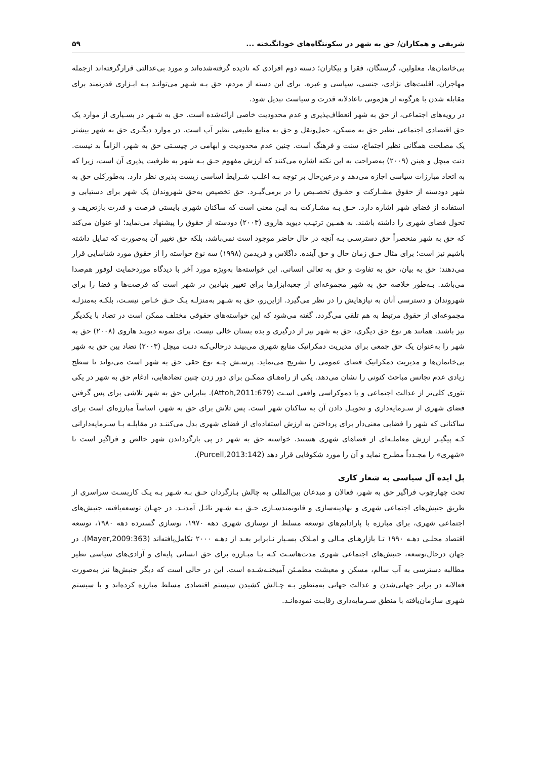شریفی و همکاران/ حق به شهر در سکونتگاه‌های خودانگیخته ... ۵۹
بی‌خانمان‌ها، معلولین، گرسنگان، فقرا و بیکاران؛ دسته دوم افرادی که نادیده گرفته‌شده‌اند و مورد بی‌عدالتی قرارگرفته‌اند ازجمله مهاجران، اقلیت‌های نژادی، جنسی، سیاسی و غیره. برای این دسته از مردم، حق بـه شـهر می‌توانـد بـه ابـزاری قدرتمند برای مقابله شدن با هرگونه از هژمونی ناعادلانه قدرت و سیاست تبدیل شود.
در رویه‌های اجتماعی، از حق به شهر انعطاف‌پذیری و عدم محدودیت خاصی ارائه‌شده است. حق به شـهر در بسـیاری از موارد یک حق اقتصادی اجتماعی نظیر حق به مسکن، حمل‌ونقل و حق به منابع طبیعی نظیر آب است. در موارد دیگـری حق به شهر بیشتر یک مصلحت همگانی نظیر اجتماع، سنت و فرهنگ است. چنین عدم محدودیت و ابهامی در چیسـتی حق به شهر، الزاماً بد نیست. دنت میچل و هینن (۲۰۰۹) به‌صراحت به این نکته اشاره می‌کنند که ارزش مفهوم حـق بـه شهر به ظرفیت پذیری آن است، زیرا که به اتحاد مبارزات سیاسی اجازه می‌دهد و درعین‌حال بر توجه بـه اغلـب شـرایط اساسی زیست پذیری نظر دارد. به‌طورکلی حق به شهر دودسته از حقوق مشـارکت و حقـوق تخصـیص را در برمی‌گیـرد. حق تخصیص به‌حق شهروندان یک شهر برای دستیابی و استفاده از فضای شهر اشاره دارد. حـق بـه مشـارکت بـه ایـن معنی است که ساکنان شهری بایستی فرصت و قدرت بازتعریف و تحول فضای شهری را داشته باشند. به همـین ترتیـب دیوید هاروی (۲۰۰۳) دودسته از حقوق را پیشنهاد می‌نماید؛ او عنوان می‌کند که حق به شهر منحصراً حق دسترسـی بـه آنچه در حال حاضر موجود است نمی‌باشد، بلکه حق تغییر آن به‌صورت که تمایل داشته باشیم نیز است؛ برای مثال حـق زمان حال و حق آینده. داگلاس و فریدمن (۱۹۹۸) سه نوع خواسته را از حقوق مورد شناسایی قرار می‌دهند: حق به بیان، حق به تفاوت و حق به تعالی انسانی. این خواسته‌ها به‌ویژه مورد آخر با دیدگاه موردحمایت لوفور هم‌صدا می‌باشد. بـه‌طور خلاصه حق به شهر مجموعه‌ای از جعبه‌ابزارها برای تغییر بنیادین در شهر است که فرصت‌ها و فضا را برای شهروندان و دسترسی آنان به نیازهایش را در نظر می‌گیرد. ازاین‌رو، حق به شـهر به‌منزلـه یـک حـق خـاص نیسـت، بلکـه به‌منزلـه مجموعه‌ای از حقوق مرتبط به هم تلقی می‌گردد. گفته می‌شود که این خواسته‌های حقوقی مختلف ممکن است در تضاد با یکدیگر نیز باشند. همانند هر نوع حق دیگری، حق به شهر نیز از درگیری و بده بستان خالی نیست. برای نمونه دیویـد هاروی (۲۰۰۸) حق به شهر را به‌عنوان یک حق جمعی برای مدیریت دمکراتیک منابع شهری می‌بینـد درحالی‌کـه دنـت میچل (۲۰۰۳) تضاد بین حق به شهر بی‌خانمان‌ها و مدیریت دمکراتیک فضای عمومی را تشریح می‌نماید. پرسـش چـه نوع حقی حق به شهر است می‌تواند تا سطح زیادی عدم تجانس مباحث کنونی را نشان می‌دهد. یکی از راه‌هـای ممکـن برای دور زدن چنین تضادهایی، ادغام حق به شهر در یکی تئوری کلی‌تر از عدالت اجتماعی و یا دموکراسی واقعی اسـت (Attoh,2011:679). بنابراین حق به شهر تلاشی برای پس گرفتن فضای شهری از سـرمایه‌داری و تحویـل دادن آن به ساکنان شهر است. پس تلاش برای حق به شهر، اساساً مبارزه‌ای است برای ساکنانی که شهر را فضایی معنی‌دار برای پرداختن به ارزش استفاده‌ای از فضای شهری بدل می‌کننـد در مقابلـه بـا سـرمایه‌دارانی کـه پیگیـر ارزش معاملـه‌ای از فضاهای شهری هستند. خواسته حق به شهر در پی بازگرداندن شهر خالص و فراگیر است تا «شهری» را مجـدداً مطـرح نماید و آن را مورد شکوفایی قرار دهد (Purcell,2013:142).
پل ایده آل سیاسی به شعار کاری
تحت چهارچوب فراگیر حق به شهر، فعالان و مبدعان بین‌المللی به چالش بـازگردان حـق بـه شـهر بـه یـک کاربسـت سراسری از طریق جنبش‌های اجتماعی شهری و نهادینه‌سازی و قانونمندسـازی حـق بـه شـهر نائـل آمدنـد. در جهـان توسعه‌یافته، جنبش‌های اجتماعی شهری، برای مبارزه با پارادایم‌های توسعه مسلط از نوسازی شهری دهه ۱۹۷۰، نوسازی گسترده دهه ۱۹۸۰، توسعه اقتصاد محلـی دهـه ۱۹۹۰ تـا بازارهـای مـالی و امـلاک بسـیار نـابرابر بعـد از دهـه ۲۰۰۰ تکامل‌یافته‌اند (Mayer,2009:363). در جهان درحال‌توسعه، جنبش‌های اجتماعی شهری مدت‌هاسـت کـه بـا مبـارزه برای حق انسانی پایه‌ای و آزادی‌های سیاسی نظیر مطالبه دسترسی به آب سالم، مسکن و معیشت مطمـئن آمیختـه‌شـده است. این در حالی است که دیگر جنبش‌ها نیز به‌صورت فعالانه در برابر جهانی‌شدن و عدالت جهانی به‌منظور بـه چـالش کشیدن سیستم اقتصادی مسلط مبارزه کرده‌اند و با سیستم شهری سازمان‌یافته با منطق سـرمایه‌داری رقابـت نموده‌انـد.